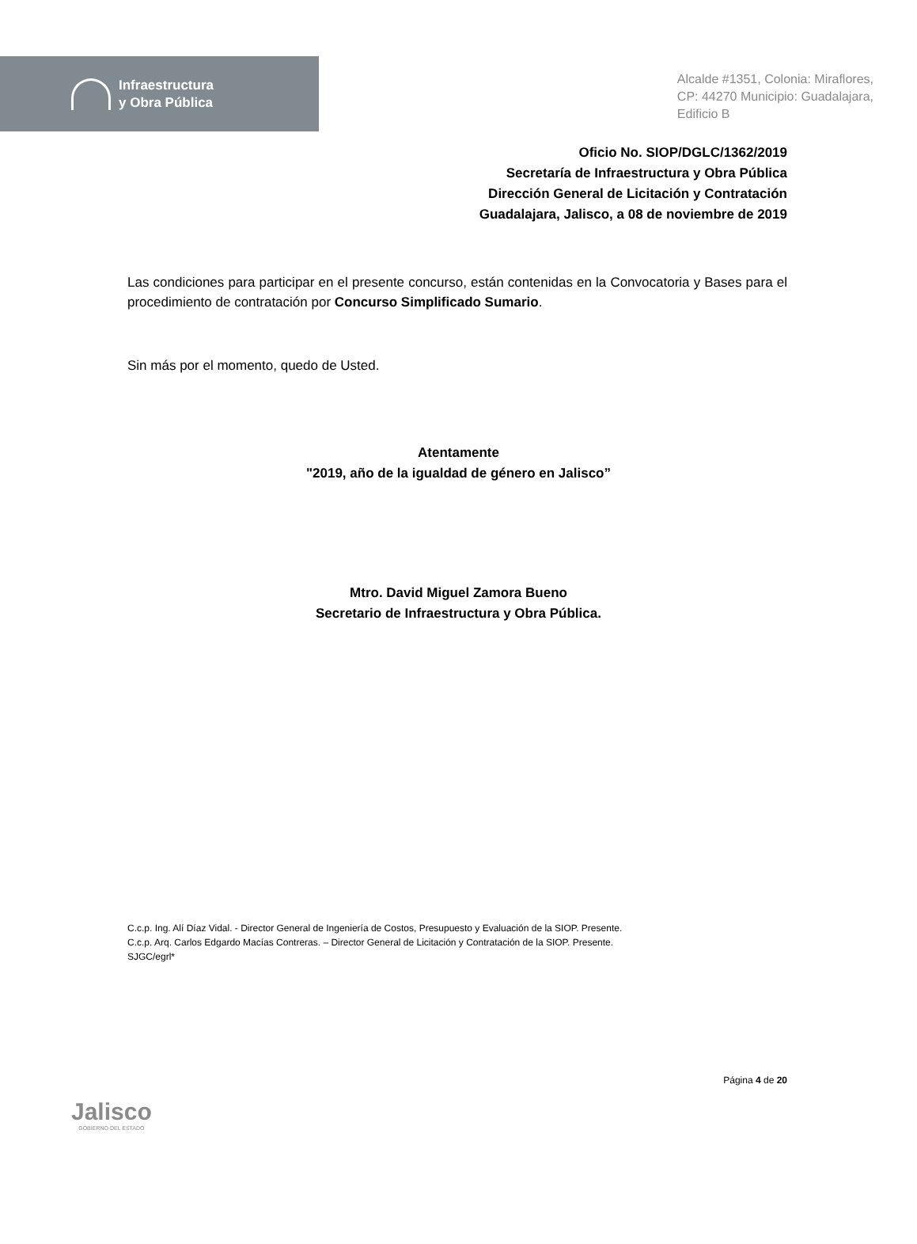Infraestructura
y Obra Pública
Alcalde #1351, Colonia: Miraflores,
CP: 44270 Municipio: Guadalajara,
Edificio B
Oficio No. SIOP/DGLC/1362/2019
Secretaría de Infraestructura y Obra Pública
Dirección General de Licitación y Contratación
Guadalajara, Jalisco, a 08 de noviembre de 2019
Las condiciones para participar en el presente concurso, están contenidas en la Convocatoria y Bases para el procedimiento de contratación por Concurso Simplificado Sumario.
Sin más por el momento, quedo de Usted.
Atentamente
"2019, año de la igualdad de género en Jalisco”
Mtro. David Miguel Zamora Bueno
Secretario de Infraestructura y Obra Pública.
C.c.p. Ing. Alí Díaz Vidal. - Director General de Ingeniería de Costos, Presupuesto y Evaluación de la SIOP. Presente.
C.c.p. Arq. Carlos Edgardo Macías Contreras. – Director General de Licitación y Contratación de la SIOP. Presente.
SJGC/egrl*
Jalisco
GOBIERNO DEL ESTADO
Página 4 de 20